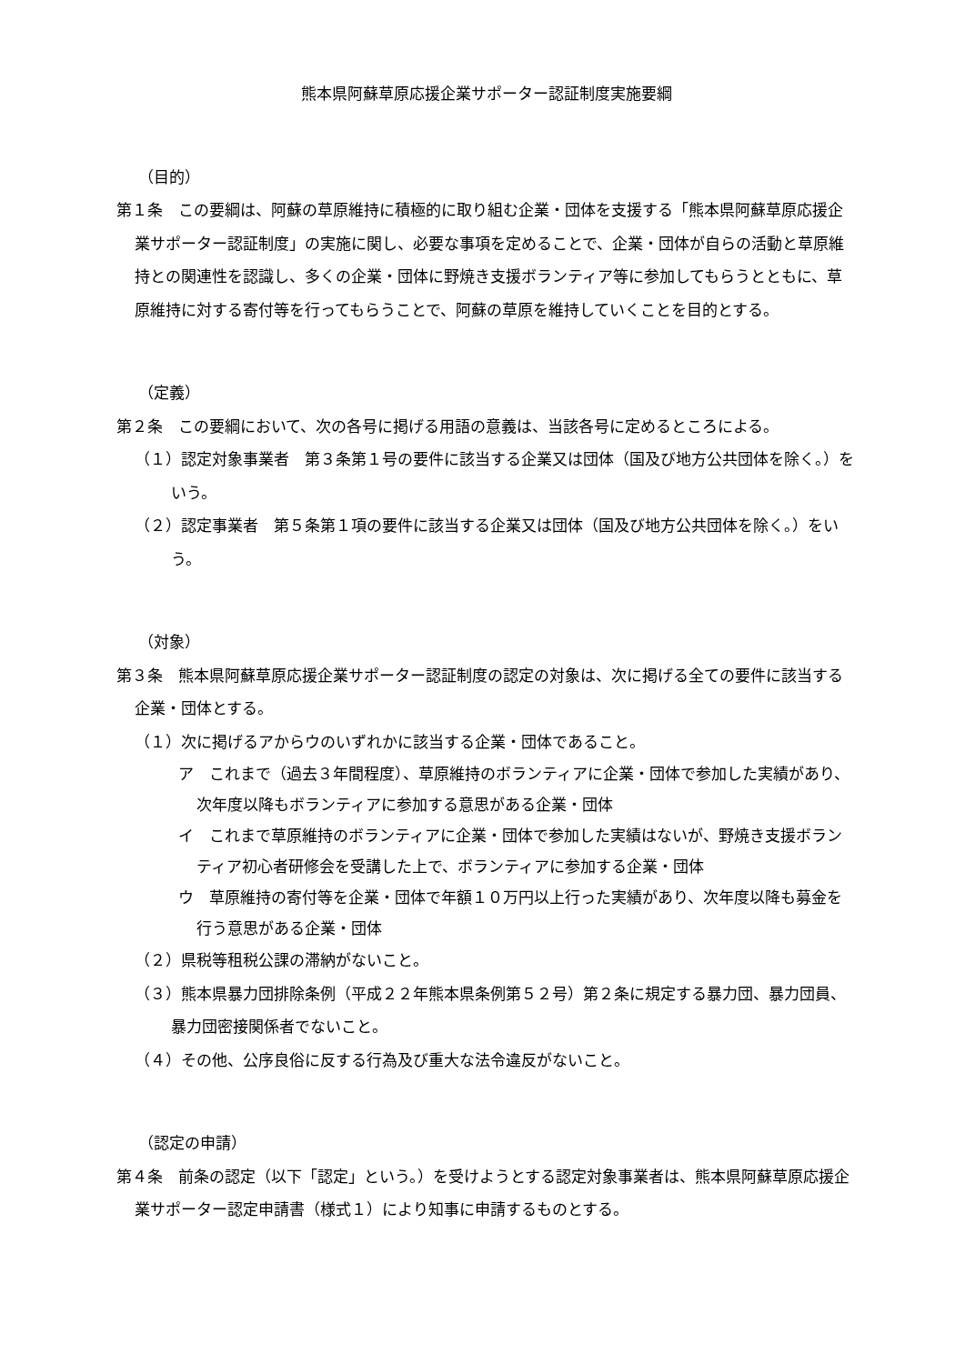熊本県阿蘇草原応援企業サポーター認証制度実施要綱
（目的）
第１条　この要綱は、阿蘇の草原維持に積極的に取り組む企業・団体を支援する「熊本県阿蘇草原応援企業サポーター認証制度」の実施に関し、必要な事項を定めることで、企業・団体が自らの活動と草原維持との関連性を認識し、多くの企業・団体に野焼き支援ボランティア等に参加してもらうとともに、草原維持に対する寄付等を行ってもらうことで、阿蘇の草原を維持していくことを目的とする。
（定義）
第２条　この要綱において、次の各号に掲げる用語の意義は、当該各号に定めるところによる。
（１）認定対象事業者　第３条第１号の要件に該当する企業又は団体（国及び地方公共団体を除く。）をいう。
（２）認定事業者　第５条第１項の要件に該当する企業又は団体（国及び地方公共団体を除く。）をいう。
（対象）
第３条　熊本県阿蘇草原応援企業サポーター認証制度の認定の対象は、次に掲げる全ての要件に該当する企業・団体とする。
（１）次に掲げるアからウのいずれかに該当する企業・団体であること。
ア　これまで（過去３年間程度）、草原維持のボランティアに企業・団体で参加した実績があり、次年度以降もボランティアに参加する意思がある企業・団体
イ　これまで草原維持のボランティアに企業・団体で参加した実績はないが、野焼き支援ボランティア初心者研修会を受講した上で、ボランティアに参加する企業・団体
ウ　草原維持の寄付等を企業・団体で年額１０万円以上行った実績があり、次年度以降も募金を行う意思がある企業・団体
（２）県税等租税公課の滞納がないこと。
（３）熊本県暴力団排除条例（平成２２年熊本県条例第５２号）第２条に規定する暴力団、暴力団員、暴力団密接関係者でないこと。
（４）その他、公序良俗に反する行為及び重大な法令違反がないこと。
（認定の申請）
第４条　前条の認定（以下「認定」という。）を受けようとする認定対象事業者は、熊本県阿蘇草原応援企業サポーター認定申請書（様式１）により知事に申請するものとする。